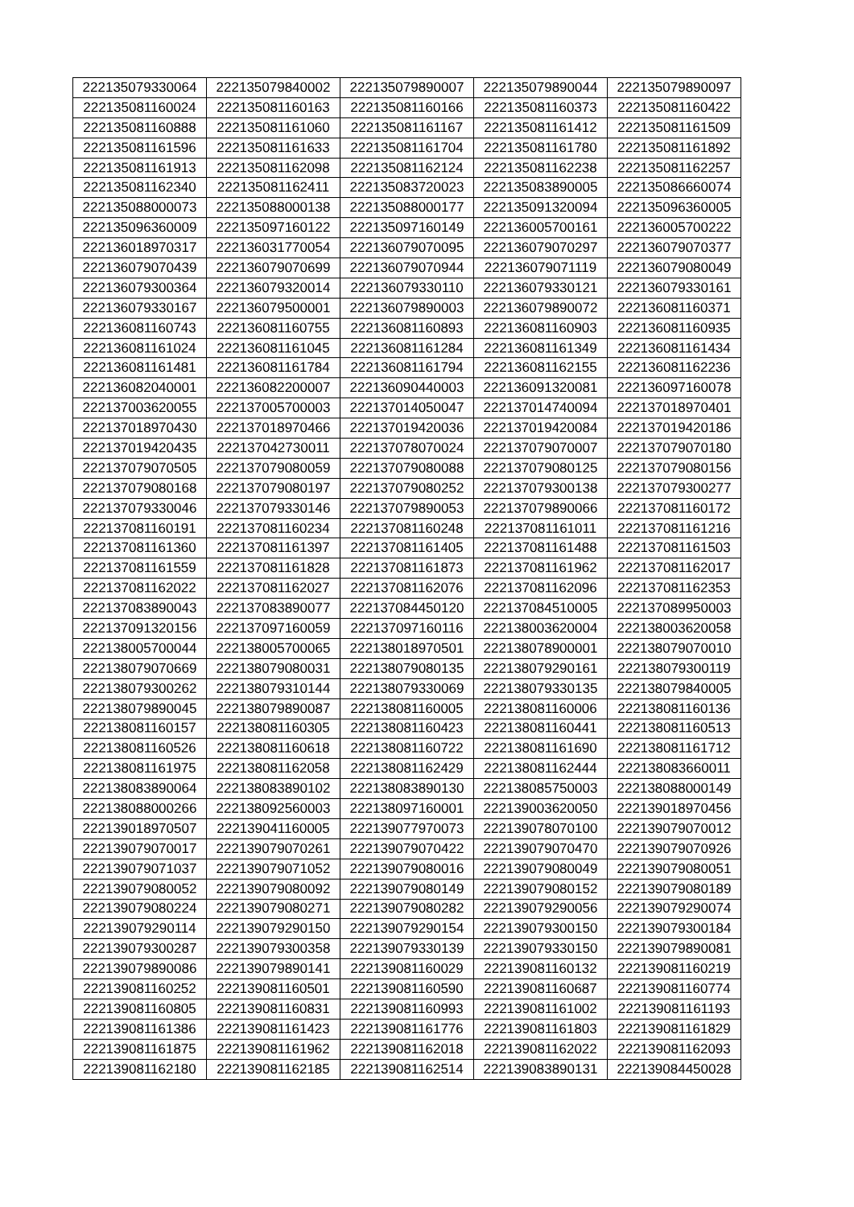| 222135079330064 | 222135079840002 | 222135079890007 | 222135079890044 | 222135079890097 |
| 222135081160024 | 222135081160163 | 222135081160166 | 222135081160373 | 222135081160422 |
| 222135081160888 | 222135081161060 | 222135081161167 | 222135081161412 | 222135081161509 |
| 222135081161596 | 222135081161633 | 222135081161704 | 222135081161780 | 222135081161892 |
| 222135081161913 | 222135081162098 | 222135081162124 | 222135081162238 | 222135081162257 |
| 222135081162340 | 222135081162411 | 222135083720023 | 222135083890005 | 222135086660074 |
| 222135088000073 | 222135088000138 | 222135088000177 | 222135091320094 | 222135096360005 |
| 222135096360009 | 222135097160122 | 222135097160149 | 222136005700161 | 222136005700222 |
| 222136018970317 | 222136031770054 | 222136079070095 | 222136079070297 | 222136079070377 |
| 222136079070439 | 222136079070699 | 222136079070944 | 222136079071119 | 222136079080049 |
| 222136079300364 | 222136079320014 | 222136079330110 | 222136079330121 | 222136079330161 |
| 222136079330167 | 222136079500001 | 222136079890003 | 222136079890072 | 222136081160371 |
| 222136081160743 | 222136081160755 | 222136081160893 | 222136081160903 | 222136081160935 |
| 222136081161024 | 222136081161045 | 222136081161284 | 222136081161349 | 222136081161434 |
| 222136081161481 | 222136081161784 | 222136081161794 | 222136081162155 | 222136081162236 |
| 222136082040001 | 222136082200007 | 222136090440003 | 222136091320081 | 222136097160078 |
| 222137003620055 | 222137005700003 | 222137014050047 | 222137014740094 | 222137018970401 |
| 222137018970430 | 222137018970466 | 222137019420036 | 222137019420084 | 222137019420186 |
| 222137019420435 | 222137042730011 | 222137078070024 | 222137079070007 | 222137079070180 |
| 222137079070505 | 222137079080059 | 222137079080088 | 222137079080125 | 222137079080156 |
| 222137079080168 | 222137079080197 | 222137079080252 | 222137079300138 | 222137079300277 |
| 222137079330046 | 222137079330146 | 222137079890053 | 222137079890066 | 222137081160172 |
| 222137081160191 | 222137081160234 | 222137081160248 | 222137081161011 | 222137081161216 |
| 222137081161360 | 222137081161397 | 222137081161405 | 222137081161488 | 222137081161503 |
| 222137081161559 | 222137081161828 | 222137081161873 | 222137081161962 | 222137081162017 |
| 222137081162022 | 222137081162027 | 222137081162076 | 222137081162096 | 222137081162353 |
| 222137083890043 | 222137083890077 | 222137084450120 | 222137084510005 | 222137089950003 |
| 222137091320156 | 222137097160059 | 222137097160116 | 222138003620004 | 222138003620058 |
| 222138005700044 | 222138005700065 | 222138018970501 | 222138078900001 | 222138079070010 |
| 222138079070669 | 222138079080031 | 222138079080135 | 222138079290161 | 222138079300119 |
| 222138079300262 | 222138079310144 | 222138079330069 | 222138079330135 | 222138079840005 |
| 222138079890045 | 222138079890087 | 222138081160005 | 222138081160006 | 222138081160136 |
| 222138081160157 | 222138081160305 | 222138081160423 | 222138081160441 | 222138081160513 |
| 222138081160526 | 222138081160618 | 222138081160722 | 222138081161690 | 222138081161712 |
| 222138081161975 | 222138081162058 | 222138081162429 | 222138081162444 | 222138083660011 |
| 222138083890064 | 222138083890102 | 222138083890130 | 222138085750003 | 222138088000149 |
| 222138088000266 | 222138092560003 | 222138097160001 | 222139003620050 | 222139018970456 |
| 222139018970507 | 222139041160005 | 222139077970073 | 222139078070100 | 222139079070012 |
| 222139079070017 | 222139079070261 | 222139079070422 | 222139079070470 | 222139079070926 |
| 222139079071037 | 222139079071052 | 222139079080016 | 222139079080049 | 222139079080051 |
| 222139079080052 | 222139079080092 | 222139079080149 | 222139079080152 | 222139079080189 |
| 222139079080224 | 222139079080271 | 222139079080282 | 222139079290056 | 222139079290074 |
| 222139079290114 | 222139079290150 | 222139079290154 | 222139079300150 | 222139079300184 |
| 222139079300287 | 222139079300358 | 222139079330139 | 222139079330150 | 222139079890081 |
| 222139079890086 | 222139079890141 | 222139081160029 | 222139081160132 | 222139081160219 |
| 222139081160252 | 222139081160501 | 222139081160590 | 222139081160687 | 222139081160774 |
| 222139081160805 | 222139081160831 | 222139081160993 | 222139081161002 | 222139081161193 |
| 222139081161386 | 222139081161423 | 222139081161776 | 222139081161803 | 222139081161829 |
| 222139081161875 | 222139081161962 | 222139081162018 | 222139081162022 | 222139081162093 |
| 222139081162180 | 222139081162185 | 222139081162514 | 222139083890131 | 222139084450028 |